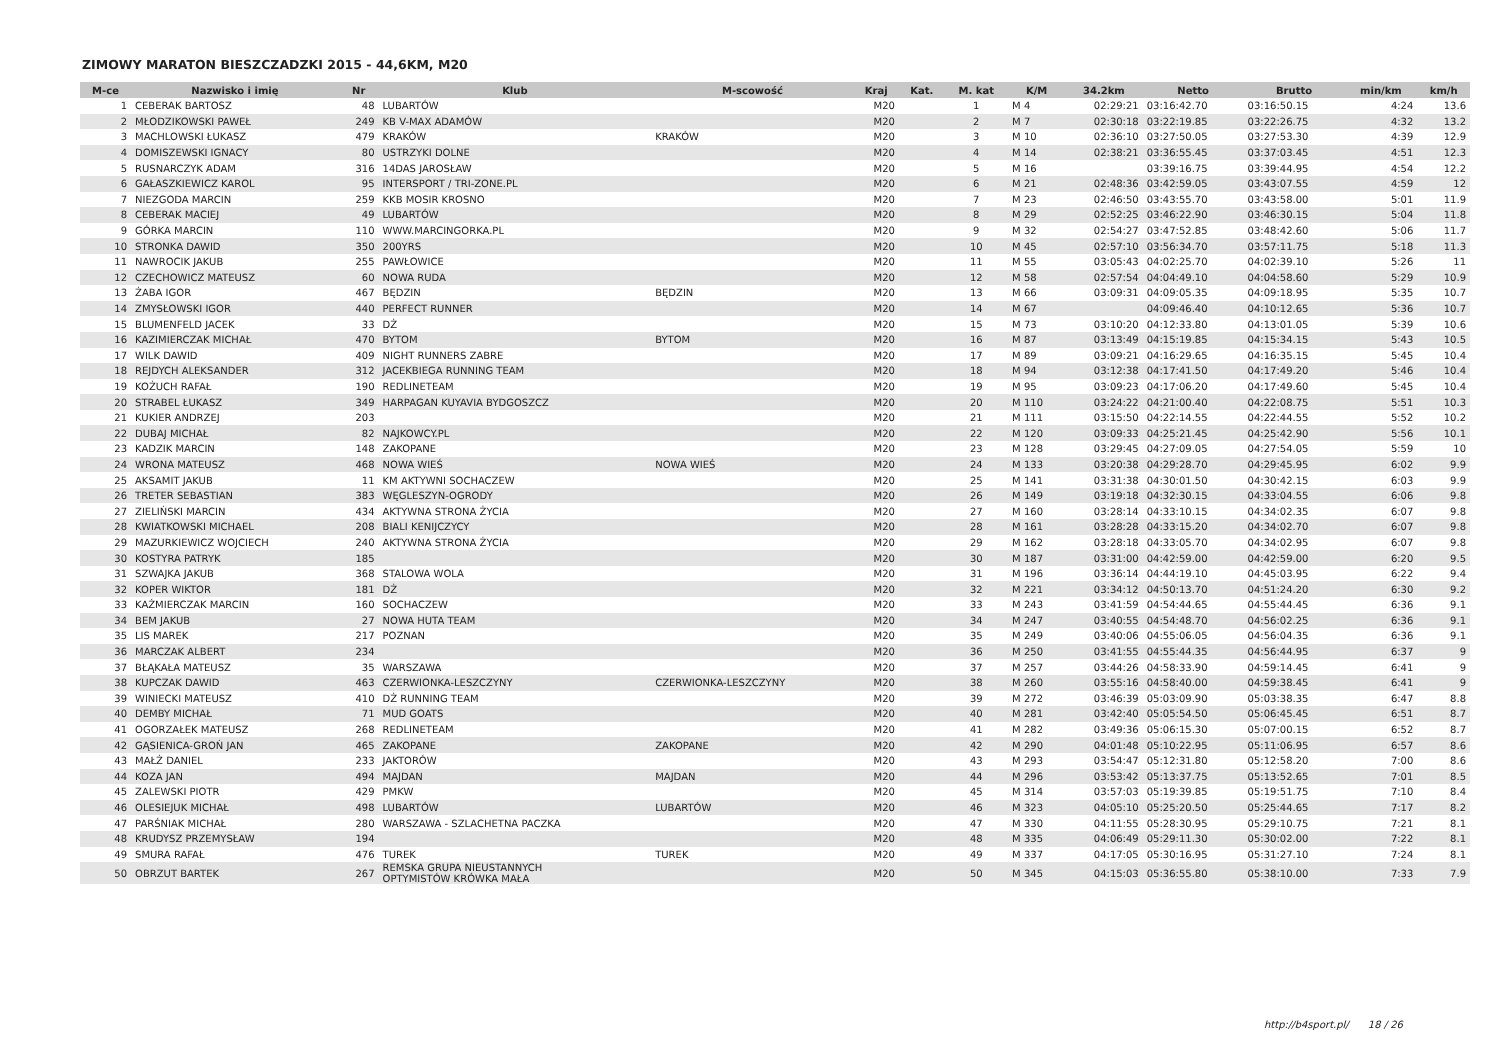ZIMOWY MARATON BIESZCZADZKI 2015 - 44,6KM, M20
| M-ce | Nazwisko i imię | Nr | Klub | M-scowość | Kraj | Kat. | M. kat | K/M | 34.2km | Netto | Brutto | min/km | km/h |
| --- | --- | --- | --- | --- | --- | --- | --- | --- | --- | --- | --- | --- | --- |
| 1 | CEBERAK BARTOSZ | 48 | LUBARTÓW | | M20 | | 1 | M 4 | 02:29:21 | 03:16:42.70 | 03:16:50.15 | 4:24 | 13.6 |
| 2 | MŁODZIKOWSKI PAWEŁ | 249 | KB V-MAX ADAMÓW | | M20 | | 2 | M 7 | 02:30:18 | 03:22:19.85 | 03:22:26.75 | 4:32 | 13.2 |
| 3 | MACHLOWSKI ŁUKASZ | 479 | KRAKÓW | KRAKÓW | M20 | | 3 | M 10 | 02:36:10 | 03:27:50.05 | 03:27:53.30 | 4:39 | 12.9 |
| 4 | DOMISZEWSKI IGNACY | 80 | USTRZYKI DOLNE | | M20 | | 4 | M 14 | 02:38:21 | 03:36:55.45 | 03:37:03.45 | 4:51 | 12.3 |
| 5 | RUSNARCZYK ADAM | 316 | 14DAS JAROSŁAW | | M20 | | 5 | M 16 | | 03:39:16.75 | 03:39:44.95 | 4:54 | 12.2 |
| 6 | GAŁASZKIEWICZ KAROL | 95 | INTERSPORT / TRI-ZONE.PL | | M20 | | 6 | M 21 | 02:48:36 | 03:42:59.05 | 03:43:07.55 | 4:59 | 12 |
| 7 | NIEZGODA MARCIN | 259 | KKB MOSIR KROSNO | | M20 | | 7 | M 23 | 02:46:50 | 03:43:55.70 | 03:43:58.00 | 5:01 | 11.9 |
| 8 | CEBERAK MACIEJ | 49 | LUBARTÓW | | M20 | | 8 | M 29 | 02:52:25 | 03:46:22.90 | 03:46:30.15 | 5:04 | 11.8 |
| 9 | GÓRKA MARCIN | 110 | WWW.MARCINGORKA.PL | | M20 | | 9 | M 32 | 02:54:27 | 03:47:52.85 | 03:48:42.60 | 5:06 | 11.7 |
| 10 | STRONKA DAWID | 350 | 200YRS | | M20 | | 10 | M 45 | 02:57:10 | 03:56:34.70 | 03:57:11.75 | 5:18 | 11.3 |
| 11 | NAWROCIK JAKUB | 255 | PAWŁOWICE | | M20 | | 11 | M 55 | 03:05:43 | 04:02:25.70 | 04:02:39.10 | 5:26 | 11 |
| 12 | CZECHOWICZ MATEUSZ | 60 | NOWA RUDA | | M20 | | 12 | M 58 | 02:57:54 | 04:04:49.10 | 04:04:58.60 | 5:29 | 10.9 |
| 13 | ŻABA IGOR | 467 | BĘDZIN | BĘDZIN | M20 | | 13 | M 66 | 03:09:31 | 04:09:05.35 | 04:09:18.95 | 5:35 | 10.7 |
| 14 | ZMYSŁOWSKI IGOR | 440 | PERFECT RUNNER | | M20 | | 14 | M 67 | | 04:09:46.40 | 04:10:12.65 | 5:36 | 10.7 |
| 15 | BLUMENFELD JACEK | 33 | DŻ | | M20 | | 15 | M 73 | 03:10:20 | 04:12:33.80 | 04:13:01.05 | 5:39 | 10.6 |
| 16 | KAZIMIERCZAK MICHAŁ | 470 | BYTOM | BYTOM | M20 | | 16 | M 87 | 03:13:49 | 04:15:19.85 | 04:15:34.15 | 5:43 | 10.5 |
| 17 | WILK DAWID | 409 | NIGHT RUNNERS ZABRE | | M20 | | 17 | M 89 | 03:09:21 | 04:16:29.65 | 04:16:35.15 | 5:45 | 10.4 |
| 18 | REJDYCH ALEKSANDER | 312 | JACEKBIEGA RUNNING TEAM | | M20 | | 18 | M 94 | 03:12:38 | 04:17:41.50 | 04:17:49.20 | 5:46 | 10.4 |
| 19 | KOŻUCH RAFAŁ | 190 | REDLINETEAM | | M20 | | 19 | M 95 | 03:09:23 | 04:17:06.20 | 04:17:49.60 | 5:45 | 10.4 |
| 20 | STRABEL ŁUKASZ | 349 | HARPAGAN KUYAVIA BYDGOSZCZ | | M20 | | 20 | M 110 | 03:24:22 | 04:21:00.40 | 04:22:08.75 | 5:51 | 10.3 |
| 21 | KUKIER ANDRZEJ | 203 | | | M20 | | 21 | M 111 | 03:15:50 | 04:22:14.55 | 04:22:44.55 | 5:52 | 10.2 |
| 22 | DUBAJ MICHAŁ | 82 | NAJKOWCY.PL | | M20 | | 22 | M 120 | 03:09:33 | 04:25:21.45 | 04:25:42.90 | 5:56 | 10.1 |
| 23 | KADZIK MARCIN | 148 | ZAKOPANE | | M20 | | 23 | M 128 | 03:29:45 | 04:27:09.05 | 04:27:54.05 | 5:59 | 10 |
| 24 | WRONA MATEUSZ | 468 | NOWA WIEŚ | NOWA WIEŚ | M20 | | 24 | M 133 | 03:20:38 | 04:29:28.70 | 04:29:45.95 | 6:02 | 9.9 |
| 25 | AKSAMIT JAKUB | 11 | KM AKTYWNI SOCHACZEW | | M20 | | 25 | M 141 | 03:31:38 | 04:30:01.50 | 04:30:42.15 | 6:03 | 9.9 |
| 26 | TRETER SEBASTIAN | 383 | WĘGLESZYN-OGRODY | | M20 | | 26 | M 149 | 03:19:18 | 04:32:30.15 | 04:33:04.55 | 6:06 | 9.8 |
| 27 | ZIELIŃSKI MARCIN | 434 | AKTYWNA STRONA ŻYCIA | | M20 | | 27 | M 160 | 03:28:14 | 04:33:10.15 | 04:34:02.35 | 6:07 | 9.8 |
| 28 | KWIATKOWSKI MICHAEL | 208 | BIALI KENIJCZYCY | | M20 | | 28 | M 161 | 03:28:28 | 04:33:15.20 | 04:34:02.70 | 6:07 | 9.8 |
| 29 | MAZURKIEWICZ WOJCIECH | 240 | AKTYWNA STRONA ŻYCIA | | M20 | | 29 | M 162 | 03:28:18 | 04:33:05.70 | 04:34:02.95 | 6:07 | 9.8 |
| 30 | KOSTYRA PATRYK | 185 | | | M20 | | 30 | M 187 | 03:31:00 | 04:42:59.00 | 04:42:59.00 | 6:20 | 9.5 |
| 31 | SZWAJKA JAKUB | 368 | STALOWA WOLA | | M20 | | 31 | M 196 | 03:36:14 | 04:44:19.10 | 04:45:03.95 | 6:22 | 9.4 |
| 32 | KOPER WIKTOR | 181 | DŻ | | M20 | | 32 | M 221 | 03:34:12 | 04:50:13.70 | 04:51:24.20 | 6:30 | 9.2 |
| 33 | KAŹMIERCZAK MARCIN | 160 | SOCHACZEW | | M20 | | 33 | M 243 | 03:41:59 | 04:54:44.65 | 04:55:44.45 | 6:36 | 9.1 |
| 34 | BEM JAKUB | 27 | NOWA HUTA TEAM | | M20 | | 34 | M 247 | 03:40:55 | 04:54:48.70 | 04:56:02.25 | 6:36 | 9.1 |
| 35 | LIS MAREK | 217 | POZNAN | | M20 | | 35 | M 249 | 03:40:06 | 04:55:06.05 | 04:56:04.35 | 6:36 | 9.1 |
| 36 | MARCZAK ALBERT | 234 | | | M20 | | 36 | M 250 | 03:41:55 | 04:55:44.35 | 04:56:44.95 | 6:37 | 9 |
| 37 | BŁĄKAŁA MATEUSZ | 35 | WARSZAWA | | M20 | | 37 | M 257 | 03:44:26 | 04:58:33.90 | 04:59:14.45 | 6:41 | 9 |
| 38 | KUPCZAK DAWID | 463 | CZERWIONKA-LESZCZYNY | CZERWIONKA-LESZCZYNY | M20 | | 38 | M 260 | 03:55:16 | 04:58:40.00 | 04:59:38.45 | 6:41 | 9 |
| 39 | WINIECKI MATEUSZ | 410 | DŻ RUNNING TEAM | | M20 | | 39 | M 272 | 03:46:39 | 05:03:09.90 | 05:03:38.35 | 6:47 | 8.8 |
| 40 | DEMBY MICHAŁ | 71 | MUD GOATS | | M20 | | 40 | M 281 | 03:42:40 | 05:05:54.50 | 05:06:45.45 | 6:51 | 8.7 |
| 41 | OGORZAŁEK MATEUSZ | 268 | REDLINETEAM | | M20 | | 41 | M 282 | 03:49:36 | 05:06:15.30 | 05:07:00.15 | 6:52 | 8.7 |
| 42 | GĄSIENICA-GROŃ JAN | 465 | ZAKOPANE | ZAKOPANE | M20 | | 42 | M 290 | 04:01:48 | 05:10:22.95 | 05:11:06.95 | 6:57 | 8.6 |
| 43 | MAŁŻ DANIEL | 233 | JAKTORÓW | | M20 | | 43 | M 293 | 03:54:47 | 05:12:31.80 | 05:12:58.20 | 7:00 | 8.6 |
| 44 | KOZA JAN | 494 | MAJDAN | MAJDAN | M20 | | 44 | M 296 | 03:53:42 | 05:13:37.75 | 05:13:52.65 | 7:01 | 8.5 |
| 45 | ZALEWSKI PIOTR | 429 | PMKW | | M20 | | 45 | M 314 | 03:57:03 | 05:19:39.85 | 05:19:51.75 | 7:10 | 8.4 |
| 46 | OLESIEJUK MICHAŁ | 498 | LUBARTÓW | LUBARTÓW | M20 | | 46 | M 323 | 04:05:10 | 05:25:20.50 | 05:25:44.65 | 7:17 | 8.2 |
| 47 | PARŚNIAK MICHAŁ | 280 | WARSZAWA - SZLACHETNA PACZKA | | M20 | | 47 | M 330 | 04:11:55 | 05:28:30.95 | 05:29:10.75 | 7:21 | 8.1 |
| 48 | KRUDYSZ PRZEMYSŁAW | 194 | | | M20 | | 48 | M 335 | 04:06:49 | 05:29:11.30 | 05:30:02.00 | 7:22 | 8.1 |
| 49 | SMURA RAFAŁ | 476 | TUREK | TUREK | M20 | | 49 | M 337 | 04:17:05 | 05:30:16.95 | 05:31:27.10 | 7:24 | 8.1 |
| 50 | OBRZUT BARTEK | 267 | REMSKA GRUPA NIEUSTANNYCH OPTYMISTÓW KRÓWKA MAŁA | | M20 | | 50 | M 345 | 04:15:03 | 05:36:55.80 | 05:38:10.00 | 7:33 | 7.9 |
http://b4sport.pl/ 18 / 26